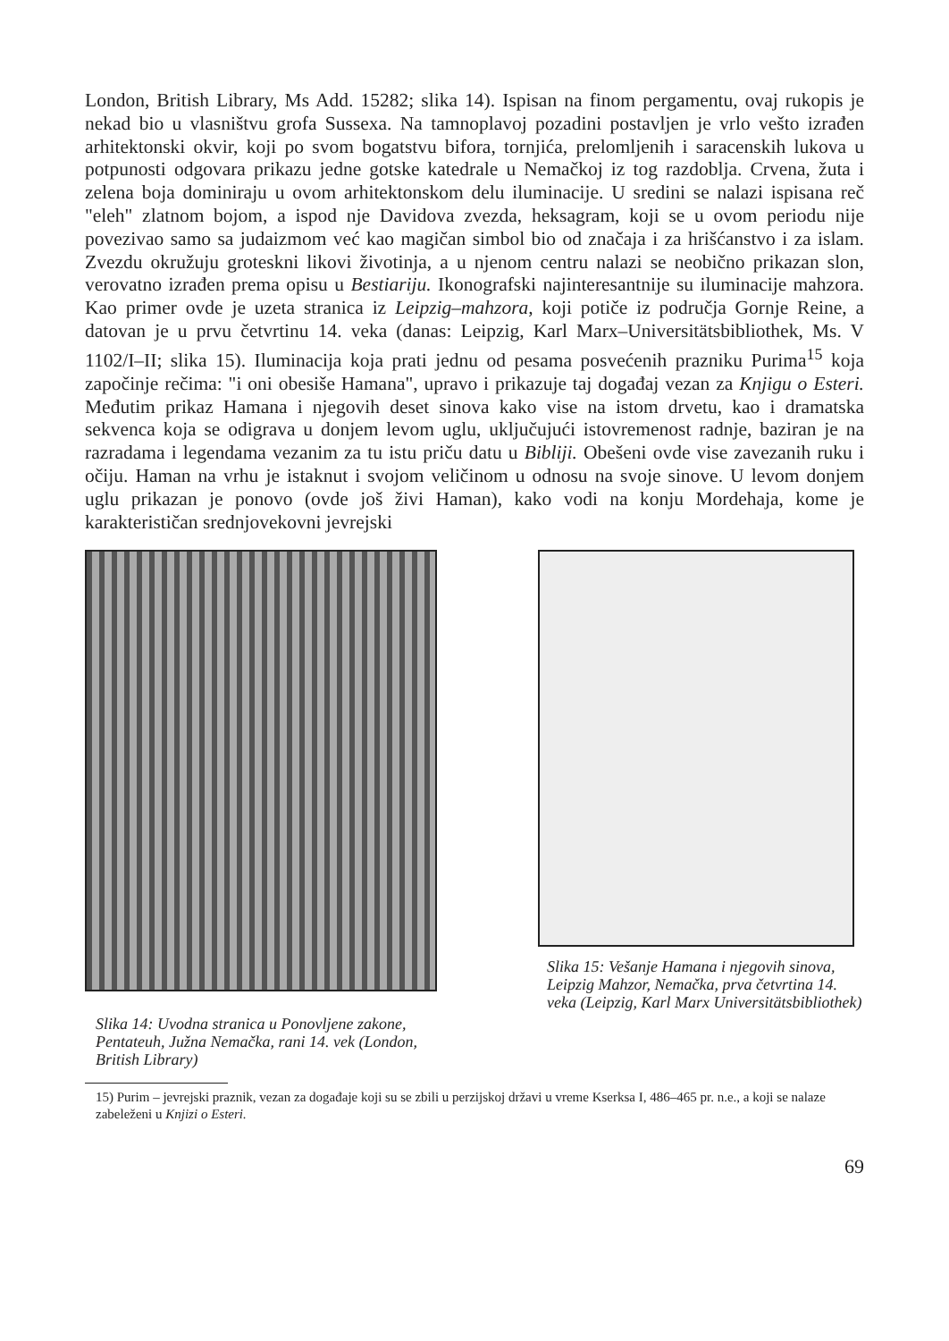London, British Library, Ms Add. 15282; slika 14). Ispisan na finom pergamentu, ovaj rukopis je nekad bio u vlasništvu grofa Sussexa. Na tamnoplavoj pozadini postavljen je vrlo vešto izrađen arhitektonski okvir, koji po svom bogatstvu bifora, tornjića, prelomljenih i saracenskih lukova u potpunosti odgovara prikazu jedne gotske katedrale u Nemačkoj iz tog razdoblja. Crvena, žuta i zelena boja dominiraju u ovom arhitektonskom delu iluminacije. U sredini se nalazi ispisana reč "eleh" zlatnom bojom, a ispod nje Davidova zvezda, heksagram, koji se u ovom periodu nije povezivao samo sa judaizmom već kao magičan simbol bio od značaja i za hrišćanstvo i za islam. Zvezdu okružuju groteskni likovi životinja, a u njenom centru nalazi se neobično prikazan slon, verovatno izrađen prema opisu u Bestiariju. Ikonografski najinteresantnije su iluminacije mahzora. Kao primer ovde je uzeta stranica iz Leipzig–mahzora, koji potiče iz područja Gornje Reine, a datovan je u prvu četvrtinu 14. veka (danas: Leipzig, Karl Marx–Universitätsbibliothek, Ms. V 1102/I–II; slika 15). Iluminacija koja prati jednu od pesama posvećenih prazniku Purima<sup>15</sup> koja započinje rečima: "i oni obesiše Hamana", upravo i prikazuje taj događaj vezan za Knjigu o Esteri. Međutim prikaz Hamana i njegovih deset sinova kako vise na istom drvetu, kao i dramatska sekvenca koja se odigrava u donjem levom uglu, uključujući istovremenost radnje, baziran je na razradama i legendama vezanim za tu istu priču datu u Bibliji. Obešeni ovde vise zavezanih ruku i očiju. Haman na vrhu je istaknut i svojom veličinom u odnosu na svoje sinove. U levom donjem uglu prikazan je ponovo (ovde još živi Haman), kako vodi na konju Mordehaja, kome je karakterističan srednjovekovni jevrejski
Slika 14: Uvodna stranica u Ponovljene zakone, Pentateuh, Južna Nemačka, rani 14. vek (London, British Library)
Slika 15: Vešanje Hamana i njegovih sinova, Leipzig Mahzor, Nemačka, prva četvrtina 14. veka (Leipzig, Karl Marx Universitätsbibliothek)
15) Purim – jevrejski praznik, vezan za događaje koji su se zbili u perzijskoj državi u vreme Kserksa I, 486–465 pr. n.e., a koji se nalaze zabeleženi u Knjizi o Esteri.
69